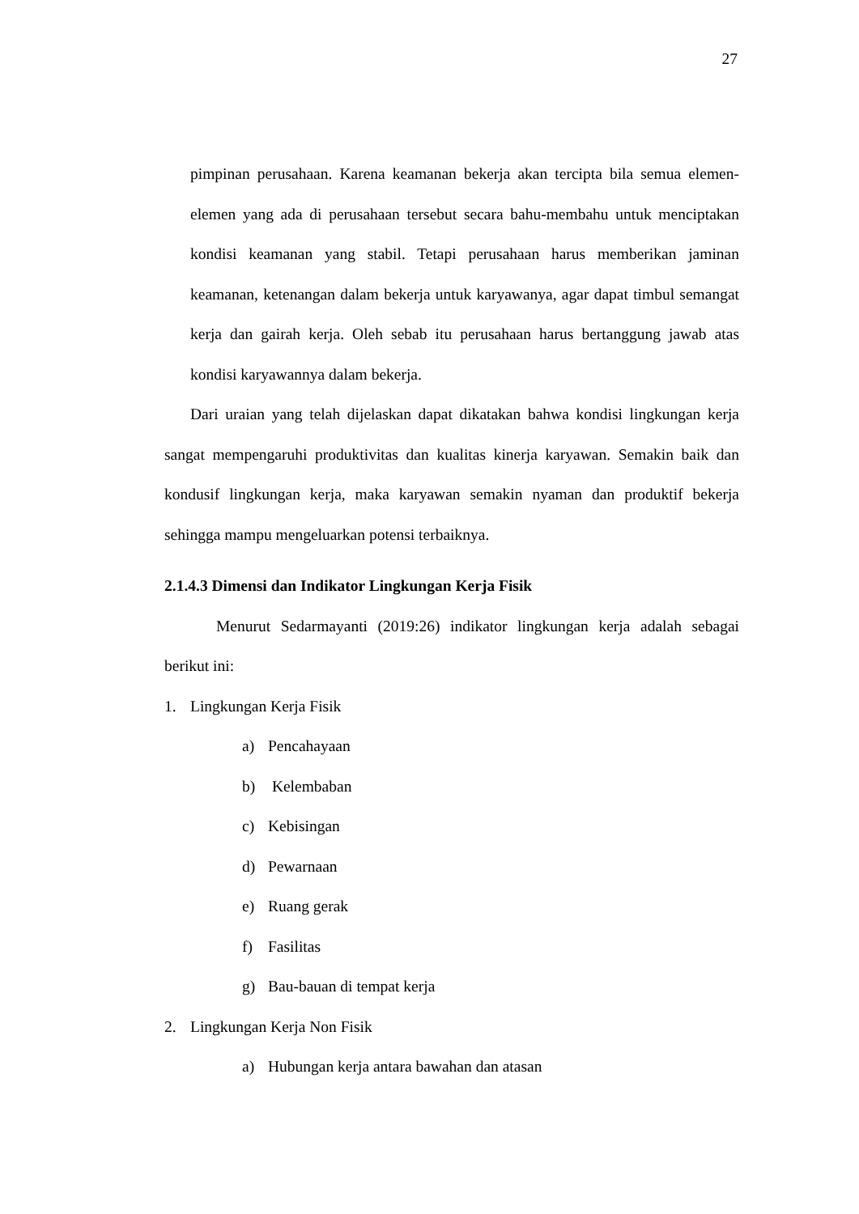27
pimpinan perusahaan. Karena keamanan bekerja akan tercipta bila semua elemen-elemen yang ada di perusahaan tersebut secara bahu-membahu untuk menciptakan kondisi keamanan yang stabil. Tetapi perusahaan harus memberikan jaminan keamanan, ketenangan dalam bekerja untuk karyawanya, agar dapat timbul semangat kerja dan gairah kerja. Oleh sebab itu perusahaan harus bertanggung jawab atas kondisi karyawannya dalam bekerja.
Dari uraian yang telah dijelaskan dapat dikatakan bahwa kondisi lingkungan kerja sangat mempengaruhi produktivitas dan kualitas kinerja karyawan. Semakin baik dan kondusif lingkungan kerja, maka karyawan semakin nyaman dan produktif bekerja sehingga mampu mengeluarkan potensi terbaiknya.
2.1.4.3 Dimensi dan Indikator Lingkungan Kerja Fisik
Menurut Sedarmayanti (2019:26) indikator lingkungan kerja adalah sebagai berikut ini:
1. Lingkungan Kerja Fisik
a) Pencahayaan
b) Kelembaban
c) Kebisingan
d) Pewarnaan
e) Ruang gerak
f) Fasilitas
g) Bau-bauan di tempat kerja
2. Lingkungan Kerja Non Fisik
a) Hubungan kerja antara bawahan dan atasan